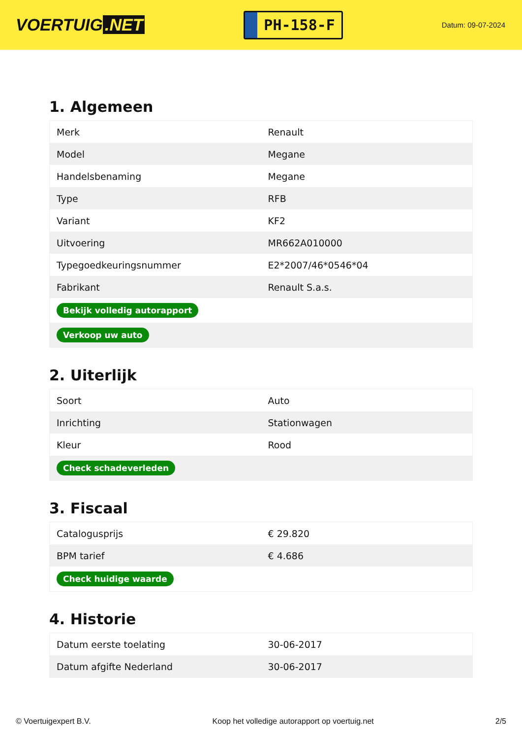VOERTUIG.NET
PH-158-F
Datum: 09-07-2024
1. Algemeen
| Merk | Renault |
| Model | Megane |
| Handelsbenaming | Megane |
| Type | RFB |
| Variant | KF2 |
| Uitvoering | MR662A010000 |
| Typegoedkeuringsnummer | E2*2007/46*0546*04 |
| Fabrikant | Renault S.a.s. |
| Bekijk volledig autorapport | |
| Verkoop uw auto | |
2. Uiterlijk
| Soort | Auto |
| Inrichting | Stationwagen |
| Kleur | Rood |
| Check schadeverleden | |
3. Fiscaal
| Catalogusprijs | € 29.820 |
| BPM tarief | € 4.686 |
| Check huidige waarde | |
4. Historie
| Datum eerste toelating | 30-06-2017 |
| Datum afgifte Nederland | 30-06-2017 |
© Voertuigexpert B.V. Koop het volledige autorapport op voertuig.net 2/5